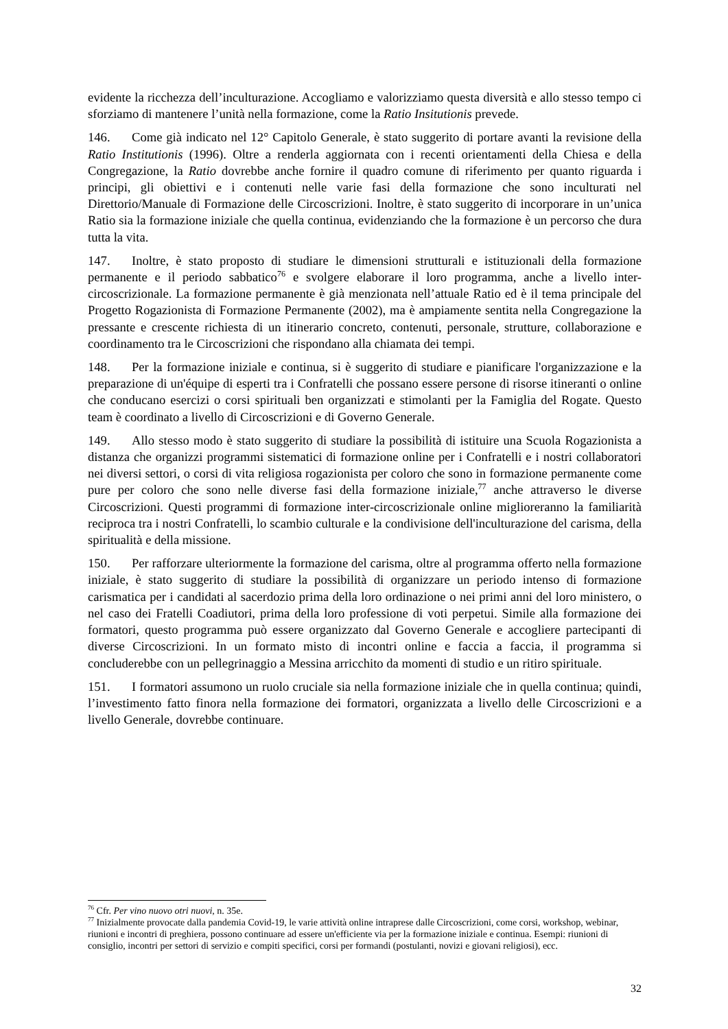evidente la ricchezza dell’inculturazione. Accogliamo e valorizziamo questa diversità e allo stesso tempo ci sforziamo di mantenere l’unità nella formazione, come la Ratio Insitutionis prevede.
146. Come già indicato nel 12° Capitolo Generale, è stato suggerito di portare avanti la revisione della Ratio Institutionis (1996). Oltre a renderla aggiornata con i recenti orientamenti della Chiesa e della Congregazione, la Ratio dovrebbe anche fornire il quadro comune di riferimento per quanto riguarda i principi, gli obiettivi e i contenuti nelle varie fasi della formazione che sono inculturati nel Direttorio/Manuale di Formazione delle Circoscrizioni. Inoltre, è stato suggerito di incorporare in un’unica Ratio sia la formazione iniziale che quella continua, evidenziando che la formazione è un percorso che dura tutta la vita.
147. Inoltre, è stato proposto di studiare le dimensioni strutturali e istituzionali della formazione permanente e il periodo sabbatico<sup>76</sup> e svolgere elaborare il loro programma, anche a livello inter-circoscrizionale. La formazione permanente è già menzionata nell’attuale Ratio ed è il tema principale del Progetto Rogazionista di Formazione Permanente (2002), ma è ampiamente sentita nella Congregazione la pressante e crescente richiesta di un itinerario concreto, contenuti, personale, strutture, collaborazione e coordinamento tra le Circoscrizioni che rispondano alla chiamata dei tempi.
148. Per la formazione iniziale e continua, si è suggerito di studiare e pianificare l'organizzazione e la preparazione di un'équipe di esperti tra i Confratelli che possano essere persone di risorse itineranti o online che conducano esercizi o corsi spirituali ben organizzati e stimolanti per la Famiglia del Rogate. Questo team è coordinato a livello di Circoscrizioni e di Governo Generale.
149. Allo stesso modo è stato suggerito di studiare la possibilità di istituire una Scuola Rogazionista a distanza che organizzi programmi sistematici di formazione online per i Confratelli e i nostri collaboratori nei diversi settori, o corsi di vita religiosa rogazionista per coloro che sono in formazione permanente come pure per coloro che sono nelle diverse fasi della formazione iniziale,<sup>77</sup> anche attraverso le diverse Circoscrizioni. Questi programmi di formazione inter-circoscrizionale online miglioreranno la familiarità reciproca tra i nostri Confratelli, lo scambio culturale e la condivisione dell'inculturazione del carisma, della spiritualità e della missione.
150. Per rafforzare ulteriormente la formazione del carisma, oltre al programma offerto nella formazione iniziale, è stato suggerito di studiare la possibilità di organizzare un periodo intenso di formazione carismatica per i candidati al sacerdozio prima della loro ordinazione o nei primi anni del loro ministero, o nel caso dei Fratelli Coadiutori, prima della loro professione di voti perpetui. Simile alla formazione dei formatori, questo programma può essere organizzato dal Governo Generale e accogliere partecipanti di diverse Circoscrizioni. In un formato misto di incontri online e faccia a faccia, il programma si concluderebbe con un pellegrinaggio a Messina arricchito da momenti di studio e un ritiro spirituale.
151. I formatori assumono un ruolo cruciale sia nella formazione iniziale che in quella continua; quindi, l’investimento fatto finora nella formazione dei formatori, organizzata a livello delle Circoscrizioni e a livello Generale, dovrebbe continuare.
<sup>76</sup> Cfr. Per vino nuovo otri nuovi, n. 35e.
<sup>77</sup> Inizialmente provocate dalla pandemia Covid-19, le varie attività online intraprese dalle Circoscrizioni, come corsi, workshop, webinar, riunioni e incontri di preghiera, possono continuare ad essere un'efficiente via per la formazione iniziale e continua. Esempi: riunioni di consiglio, incontri per settori di servizio e compiti specifici, corsi per formandi (postulanti, novizi e giovani religiosi), ecc.
32